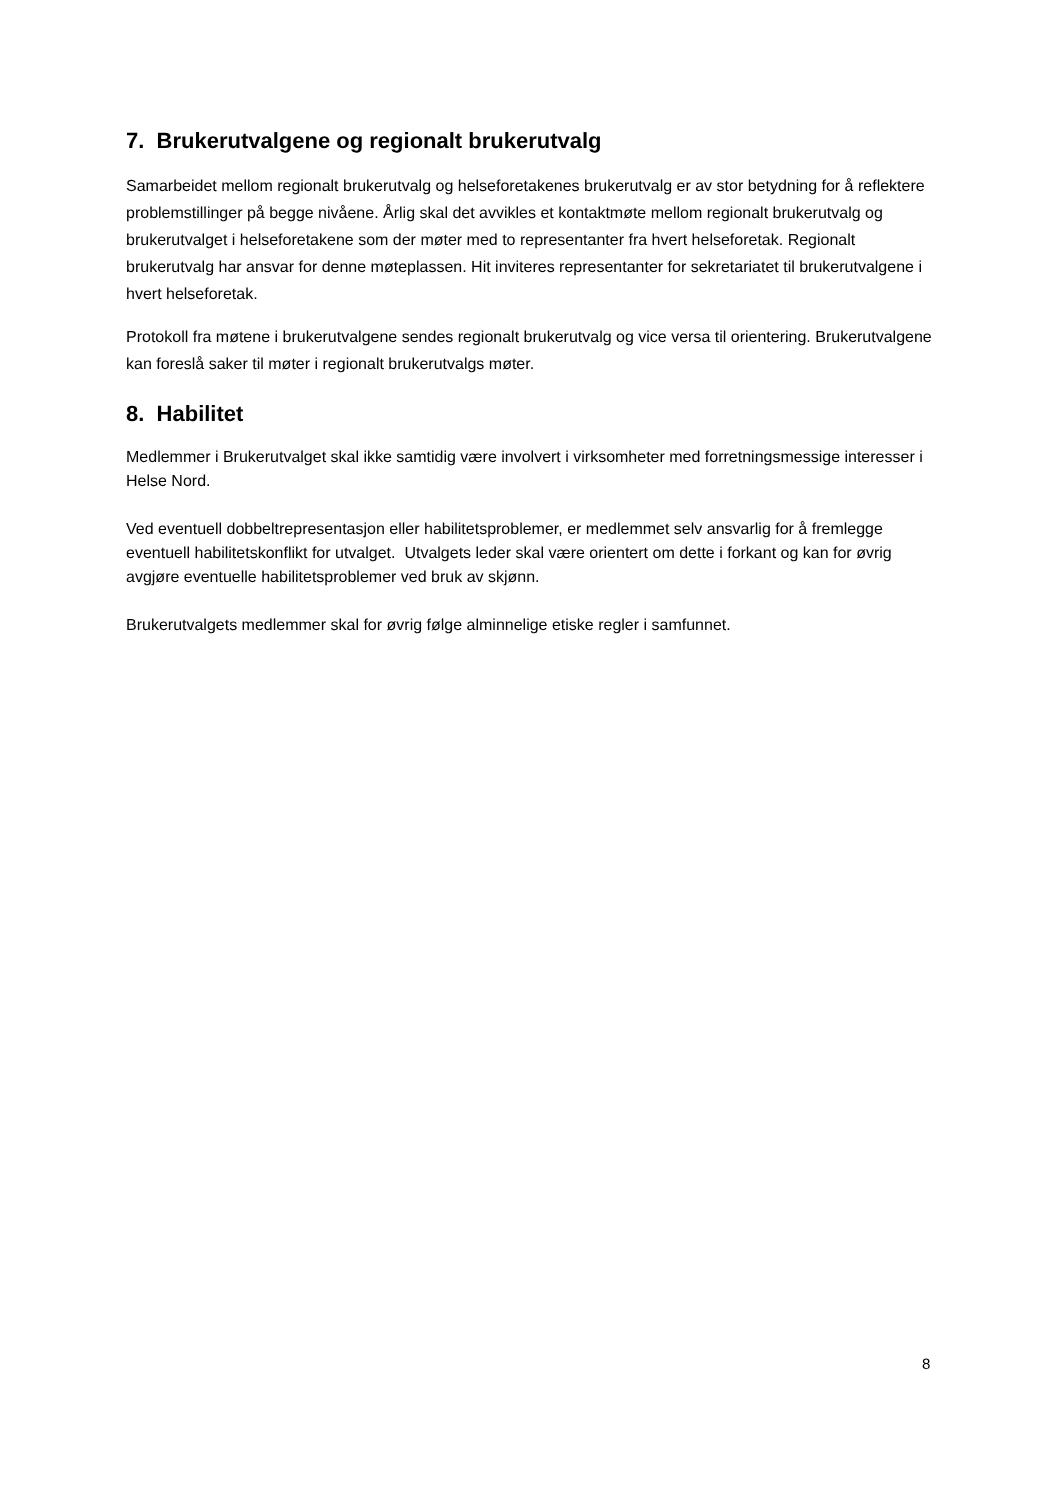7. Brukerutvalgene og regionalt brukerutvalg
Samarbeidet mellom regionalt brukerutvalg og helseforetakenes brukerutvalg er av stor betydning for å reflektere problemstillinger på begge nivåene. Årlig skal det avvikles et kontaktmøte mellom regionalt brukerutvalg og brukerutvalget i helseforetakene som der møter med to representanter fra hvert helseforetak. Regionalt brukerutvalg har ansvar for denne møteplassen. Hit inviteres representanter for sekretariatet til brukerutvalgene i hvert helseforetak.
Protokoll fra møtene i brukerutvalgene sendes regionalt brukerutvalg og vice versa til orientering. Brukerutvalgene kan foreslå saker til møter i regionalt brukerutvalgs møter.
8. Habilitet
Medlemmer i Brukerutvalget skal ikke samtidig være involvert i virksomheter med forretningsmessige interesser i Helse Nord.
Ved eventuell dobbeltrepresentasjon eller habilitetsproblemer, er medlemmet selv ansvarlig for å fremlegge eventuell habilitetskonflikt for utvalget. Utvalgets leder skal være orientert om dette i forkant og kan for øvrig avgjøre eventuelle habilitetsproblemer ved bruk av skjønn.
Brukerutvalgets medlemmer skal for øvrig følge alminnelige etiske regler i samfunnet.
8